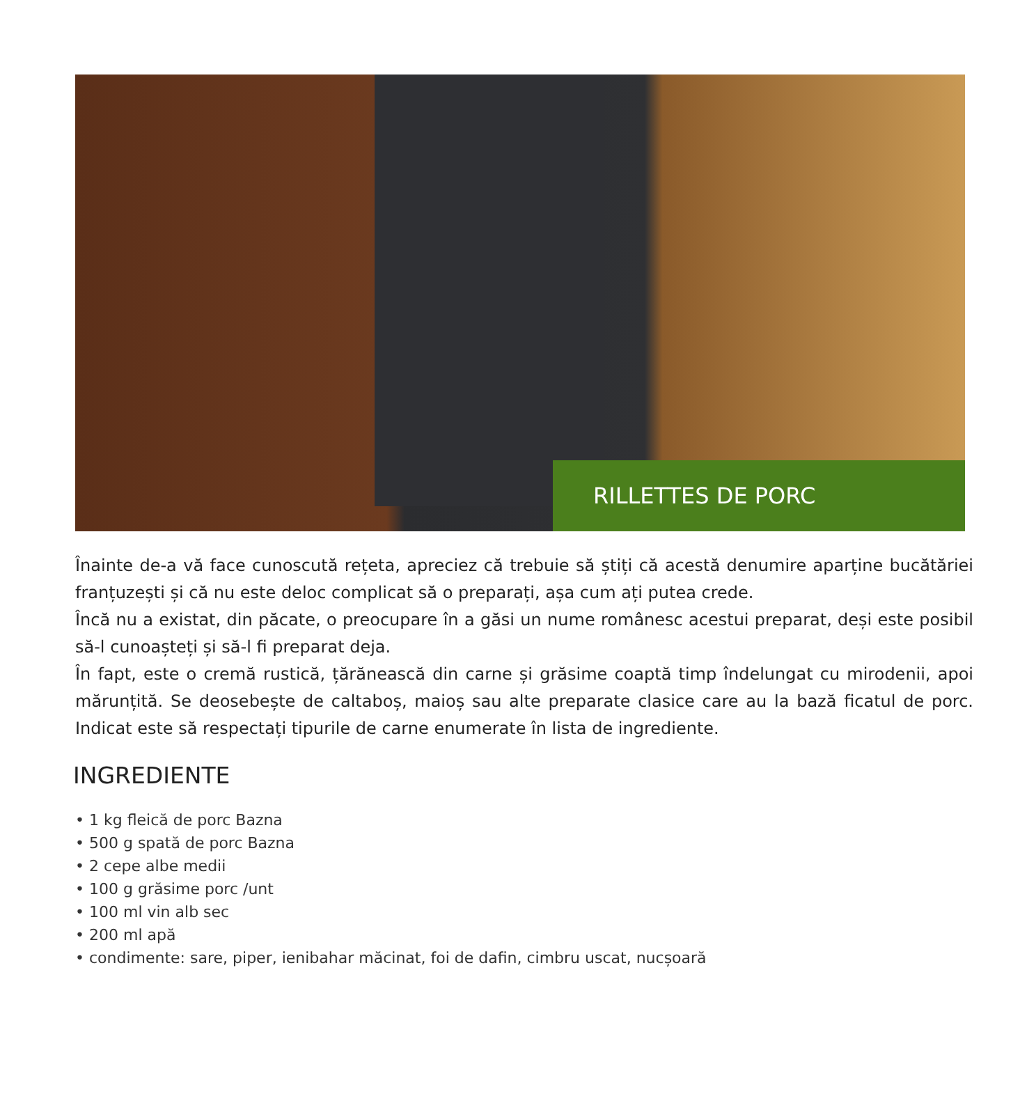RILLETTES DE PORC
Înainte de-a vă face cunoscută rețeta, apreciez că trebuie să știți că acestă denumire aparține bucătăriei franțuzești și că nu este deloc complicat să o preparați, așa cum ați putea crede.
Încă nu a existat, din păcate, o preocupare în a găsi un nume românesc acestui preparat, deși este posibil să-l cunoașteți și să-l fi preparat deja.
În fapt, este o cremă rustică, țărănească din carne și grăsime coaptă timp îndelungat cu mirodenii, apoi mărunțită. Se deosebește de caltaboș, maioș sau alte preparate clasice care au la bază ficatul de porc. Indicat este să respectați tipurile de carne enumerate în lista de ingrediente.
INGREDIENTE
• 1 kg fleică de porc Bazna
• 500 g spată de porc Bazna
• 2 cepe albe medii
• 100 g grăsime porc /unt
• 100 ml vin alb sec
• 200 ml apă
• condimente: sare, piper, ienibahar măcinat, foi de dafin, cimbru uscat, nucșoară